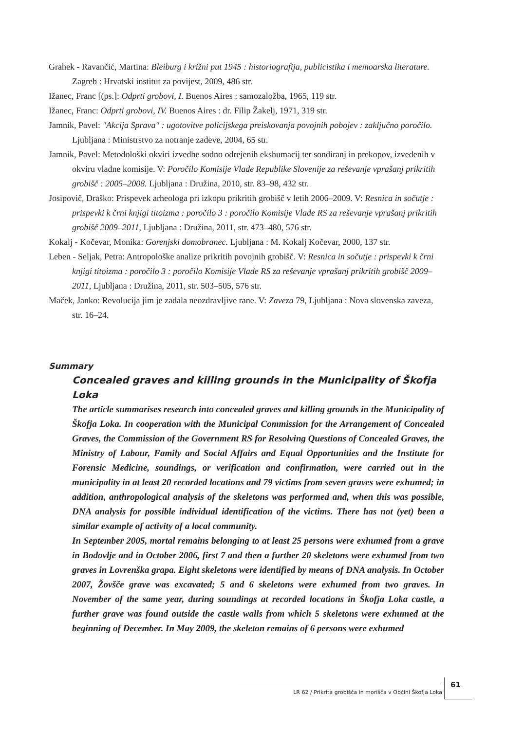Grahek - Ravančić, Martina: Bleiburg i križni put 1945 : historiografija, publicistika i memoarska literature. Zagreb : Hrvatski institut za povijest, 2009, 486 str.
Ižanec, Franc [(ps.]: Odprti grobovi, I. Buenos Aires : samozaložba, 1965, 119 str.
Ižanec, Franc: Odprti grobovi, IV. Buenos Aires : dr. Filip Žakelj, 1971, 319 str.
Jamnik, Pavel: "Akcija Sprava" : ugotovitve policijskega preiskovanja povojnih pobojev : zaključno poročilo. Ljubljana : Ministrstvo za notranje zadeve, 2004, 65 str.
Jamnik, Pavel: Metodološki okviri izvedbe sodno odrejenih ekshumacij ter sondiranj in prekopov, izvedenih v okviru vladne komisije. V: Poročilo Komisije Vlade Republike Slovenije za reševanje vprašanj prikritih grobišč : 2005–2008. Ljubljana : Družina, 2010, str. 83–98, 432 str.
Josipovič, Draško: Prispevek arheologa pri izkopu prikritih grobišč v letih 2006–2009. V: Resnica in sočutje : prispevki k črni knjigi titoizma : poročilo 3 : poročilo Komisije Vlade RS za reševanje vprašanj prikritih grobišč 2009–2011, Ljubljana : Družina, 2011, str. 473–480, 576 str.
Kokalj - Kočevar, Monika: Gorenjski domobranec. Ljubljana : M. Kokalj Kočevar, 2000, 137 str.
Leben - Seljak, Petra: Antropološke analize prikritih povojnih grobišč. V: Resnica in sočutje : prispevki k črni knjigi titoizma : poročilo 3 : poročilo Komisije Vlade RS za reševanje vprašanj prikritih grobišč 2009–2011, Ljubljana : Družina, 2011, str. 503–505, 576 str.
Maček, Janko: Revolucija jim je zadala neozdravljive rane. V: Zaveza 79, Ljubljana : Nova slovenska zaveza, str. 16–24.
Summary
Concealed graves and killing grounds in the Municipality of Škofja Loka
The article summarises research into concealed graves and killing grounds in the Municipality of Škofja Loka. In cooperation with the Municipal Commission for the Arrangement of Concealed Graves, the Commission of the Government RS for Resolving Questions of Concealed Graves, the Ministry of Labour, Family and Social Affairs and Equal Opportunities and the Institute for Forensic Medicine, soundings, or verification and confirmation, were carried out in the municipality in at least 20 recorded locations and 79 victims from seven graves were exhumed; in addition, anthropological analysis of the skeletons was performed and, when this was possible, DNA analysis for possible individual identification of the victims. There has not (yet) been a similar example of activity of a local community.
In September 2005, mortal remains belonging to at least 25 persons were exhumed from a grave in Bodovlje and in October 2006, first 7 and then a further 20 skeletons were exhumed from two graves in Lovrenška grapa. Eight skeletons were identified by means of DNA analysis. In October 2007, Žovšče grave was excavated; 5 and 6 skeletons were exhumed from two graves. In November of the same year, during soundings at recorded locations in Škofja Loka castle, a further grave was found outside the castle walls from which 5 skeletons were exhumed at the beginning of December. In May 2009, the skeleton remains of 6 persons were exhumed
LR 62 / Prikrita grobišča in morišča v Občini Škofja Loka
61